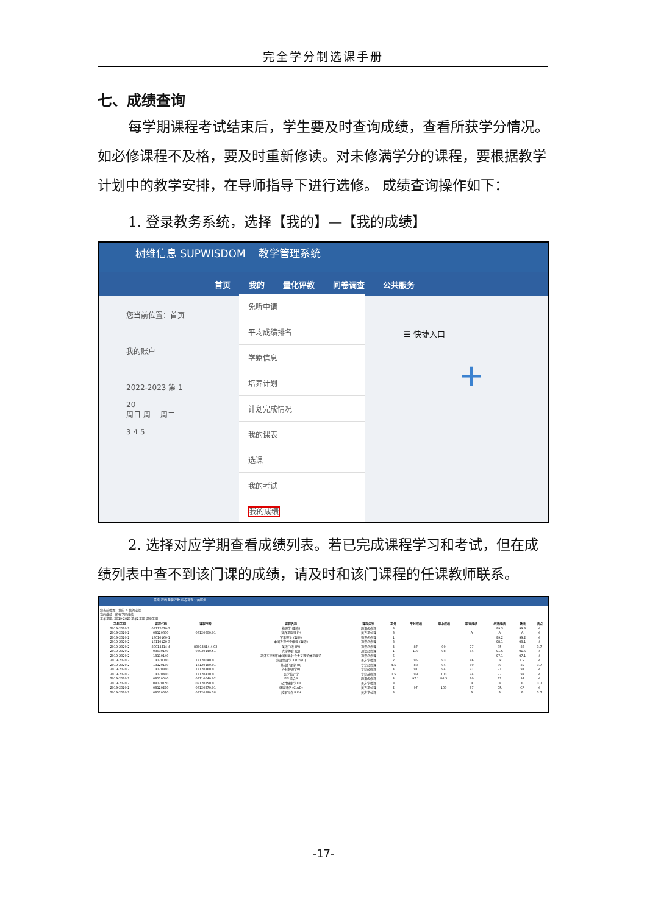完全学分制选课手册
七、成绩查询
每学期课程考试结束后，学生要及时查询成绩，查看所获学分情况。如必修课程不及格，要及时重新修读。对未修满学分的课程，要根据教学计划中的教学安排，在导师指导下进行选修。 成绩查询操作如下：
1. 登录教务系统，选择【我的】—【我的成绩】
树维信息 SUPWISDOM 教学管理系统
首页 我的 量化评教 问卷调查 公共服务
您当前位置：首页
我的账户
2022-2023 第 1
20
周日 周一 周二
3 4 5
免听申请
平均成绩排名
学籍信息
培养计划
计划完成情况
我的课表
选课
我的考试
我的成绩
☰ 快捷入口
+
2. 选择对应学期查看成绩列表。若已完成课程学习和考试，但在成绩列表中查不到该门课的成绩，请及时和该门课程的任课教师联系。
首页 我的 量化评教 问卷调查 公共服务
您当前位置：我的 > 我的成绩
我的成绩 所有学期成绩
学年学期: 2019-2020学年2学期 切换学期
| 学年学期 | 课程代码 | 课程序号 | 课程名称 | 课程类别 | 学分 | 平时成绩 | 期中成绩 | 期末成绩 | 总评成绩 | 最终 | 绩点 |
| --- | --- | --- | --- | --- | --- | --- | --- | --- | --- | --- | --- |
| 2019-2020 2 | 08112020-3 | | 物理学 (重修) | 通识必修课 | 3 | | | | 99.3 | 99.3 | 4 |
| 2019-2020 2 | 08120600 | 08120600.01 | 营养学原理 FH | 美方学位课 | 3 | | | A | A | A | 4 |
| 2019-2020 2 | 18010160-1 | | 军事理论 (重修) | 通识必修课 | 1 | | | | 99.2 | 99.2 | 4 |
| 2019-2020 2 | 18110120-3 | | 中国近现代史纲要 (重修) | 通识必修课 | 3 | | | | 98.1 | 98.1 | 4 |
| 2019-2020 2 | 80014414-4 | 80014414-4.02 | 英语口语 (IV) | 通识必修课 | 4 | 87 | 90 | 77 | 85 | 85 | 3.7 |
| 2019-2020 2 | 03030140 | 03030140.51 | 大学体育 (四) | 通识必修课 | 1 | 100 | 98 | 84 | 91.6 | 91.6 | 4 |
| 2019-2020 2 | 18110140 | | 毛泽东思想和中国特色社会主义理论体系概论 | 通识必修课 | 5 | | | | 97.1 | 97.1 | 4 |
| 2019-2020 2 | 13120040 | 13120040.01 | 病理生理学 II (CbyD) | 美方学位课 | 2 | 95 | 93 | 86 | CR | CR | 4 |
| 2019-2020 2 | 13120180 | 13120180.01 | 基础护理学 (II) | 专业必修课 | 4.5 | 88 | 94 | 89 | 89 | 89 | 3.7 |
| 2019-2020 2 | 13120360 | 13120360.01 | 外科护理学(I) | 专业必修课 | 4 | 91 | 94 | 91 | 91 | 91 | 4 |
| 2019-2020 2 | 13120410 | 13120410.01 | 医学统计学 | 专业选修课 | 1.5 | 99 | 100 | 94 | 97 | 97 | 4 |
| 2019-2020 2 | 08110040 | 08110040.02 | EFL综合4 | 通识必修课 | 4 | 97.1 | 86.3 | 90 | 92 | 92 | 4 |
| 2019-2020 2 | 08120150 | 08120150.01 | 公共健康学 FH | 美方学位课 | 3 | | | B | B | B | 3.7 |
| 2019-2020 2 | 08120270 | 08120270.01 | 健康评估 (CbyD) | 美方学位课 | 2 | 97 | 100 | 87 | CR | CR | 4 |
| 2019-2020 2 | 08120590 | 08120590.38 | 英语写作 II FH | 美方学位课 | 3 | | | B | B | B | 3.7 |
-17-